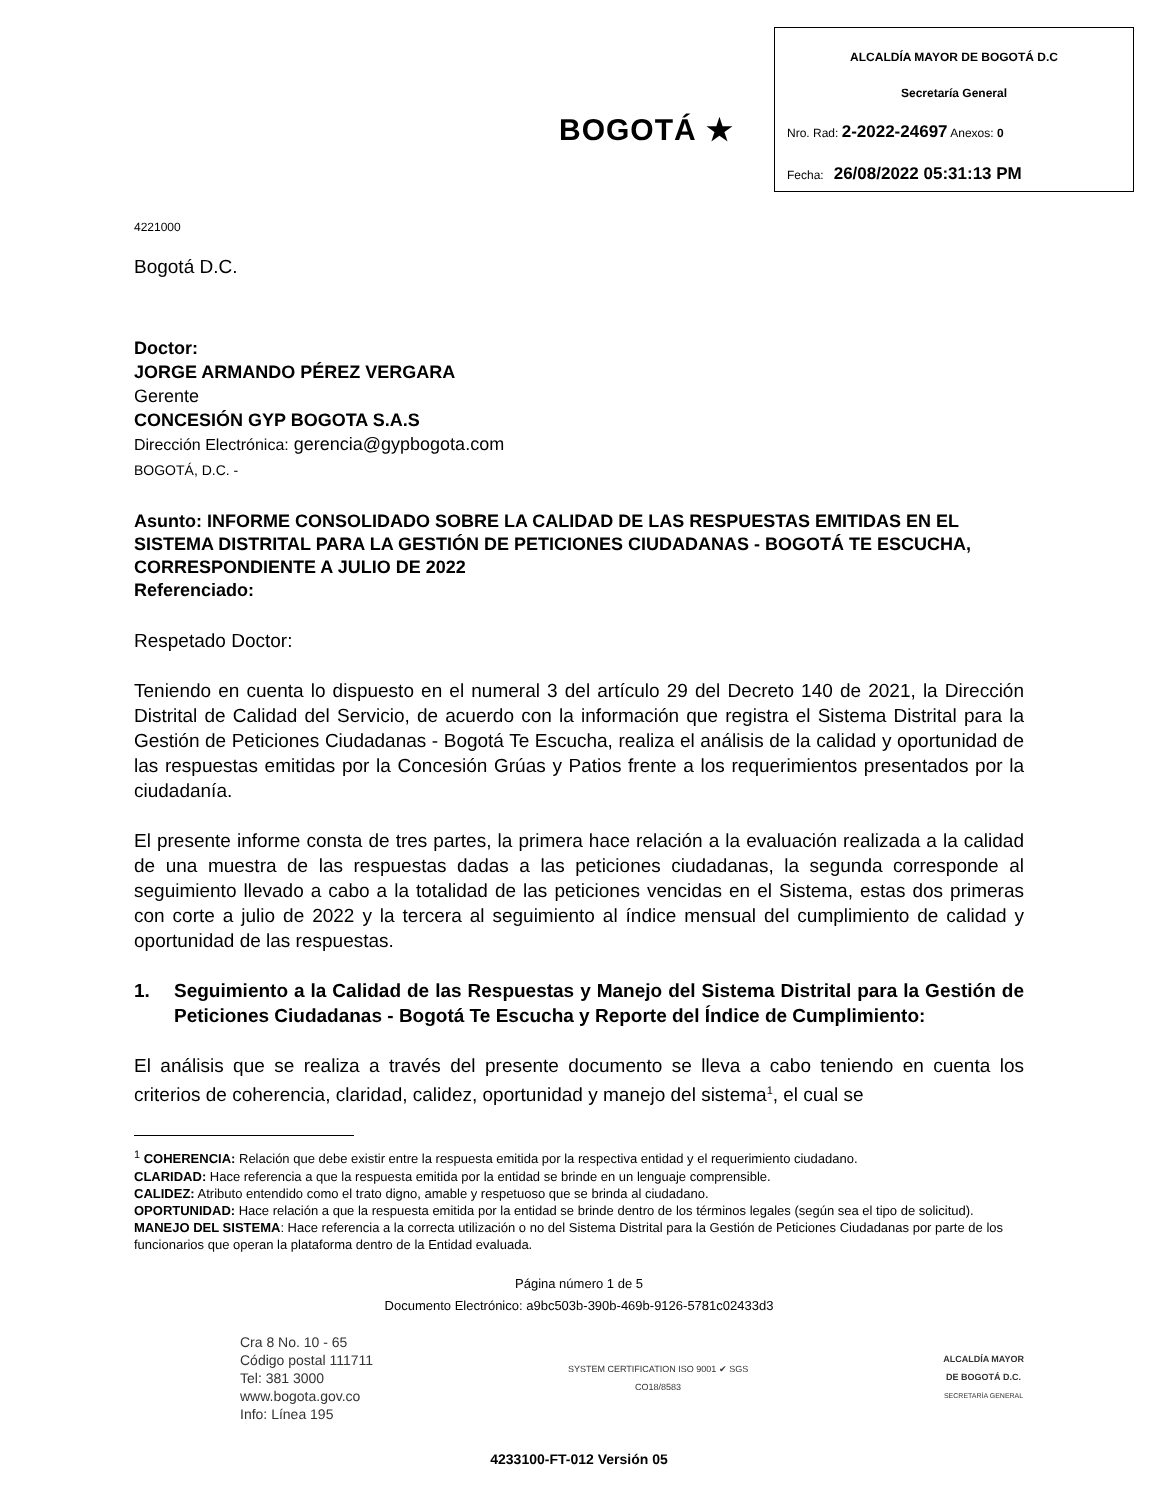BOGOTÁ ★
ALCALDÍA MAYOR DE BOGOTÁ D.C
Secretaría General
Nro. Rad: 2-2022-24697 Anexos: 0
Fecha: 26/08/2022 05:31:13 PM
4221000
Bogotá D.C.
Doctor:
JORGE ARMANDO PÉREZ VERGARA
Gerente
CONCESIÓN GYP BOGOTA S.A.S
Dirección Electrónica: gerencia@gypbogota.com
BOGOTÁ, D.C. -
Asunto: INFORME CONSOLIDADO SOBRE LA CALIDAD DE LAS RESPUESTAS EMITIDAS EN EL SISTEMA DISTRITAL PARA LA GESTIÓN DE PETICIONES CIUDADANAS - BOGOTÁ TE ESCUCHA, CORRESPONDIENTE A JULIO DE 2022
Referenciado:
Respetado Doctor:
Teniendo en cuenta lo dispuesto en el numeral 3 del artículo 29 del Decreto 140 de 2021, la Dirección Distrital de Calidad del Servicio, de acuerdo con la información que registra el Sistema Distrital para la Gestión de Peticiones Ciudadanas - Bogotá Te Escucha, realiza el análisis de la calidad y oportunidad de las respuestas emitidas por la Concesión Grúas y Patios frente a los requerimientos presentados por la ciudadanía.
El presente informe consta de tres partes, la primera hace relación a la evaluación realizada a la calidad de una muestra de las respuestas dadas a las peticiones ciudadanas, la segunda corresponde al seguimiento llevado a cabo a la totalidad de las peticiones vencidas en el Sistema, estas dos primeras con corte a julio de 2022 y la tercera al seguimiento al índice mensual del cumplimiento de calidad y oportunidad de las respuestas.
1. Seguimiento a la Calidad de las Respuestas y Manejo del Sistema Distrital para la Gestión de Peticiones Ciudadanas - Bogotá Te Escucha y Reporte del Índice de Cumplimiento:
El análisis que se realiza a través del presente documento se lleva a cabo teniendo en cuenta los criterios de coherencia, claridad, calidez, oportunidad y manejo del sistema<sup>1</sup>, el cual se
<sup>1</sup> COHERENCIA: Relación que debe existir entre la respuesta emitida por la respectiva entidad y el requerimiento ciudadano.
CLARIDAD: Hace referencia a que la respuesta emitida por la entidad se brinde en un lenguaje comprensible.
CALIDEZ: Atributo entendido como el trato digno, amable y respetuoso que se brinda al ciudadano.
OPORTUNIDAD: Hace relación a que la respuesta emitida por la entidad se brinde dentro de los términos legales (según sea el tipo de solicitud).
MANEJO DEL SISTEMA: Hace referencia a la correcta utilización o no del Sistema Distrital para la Gestión de Peticiones Ciudadanas por parte de los funcionarios que operan la plataforma dentro de la Entidad evaluada.
Página número 1 de 5
Documento Electrónico: a9bc503b-390b-469b-9126-5781c02433d3
Cra 8 No. 10 - 65
Código postal 111711
Tel: 381 3000
www.bogota.gov.co
Info: Línea 195
SYSTEM CERTIFICATION ISO 9001 ✔ SGS
CO18/8583
ALCALDÍA MAYOR
DE BOGOTÁ D.C.
SECRETARÍA GENERAL
4233100-FT-012 Versión 05